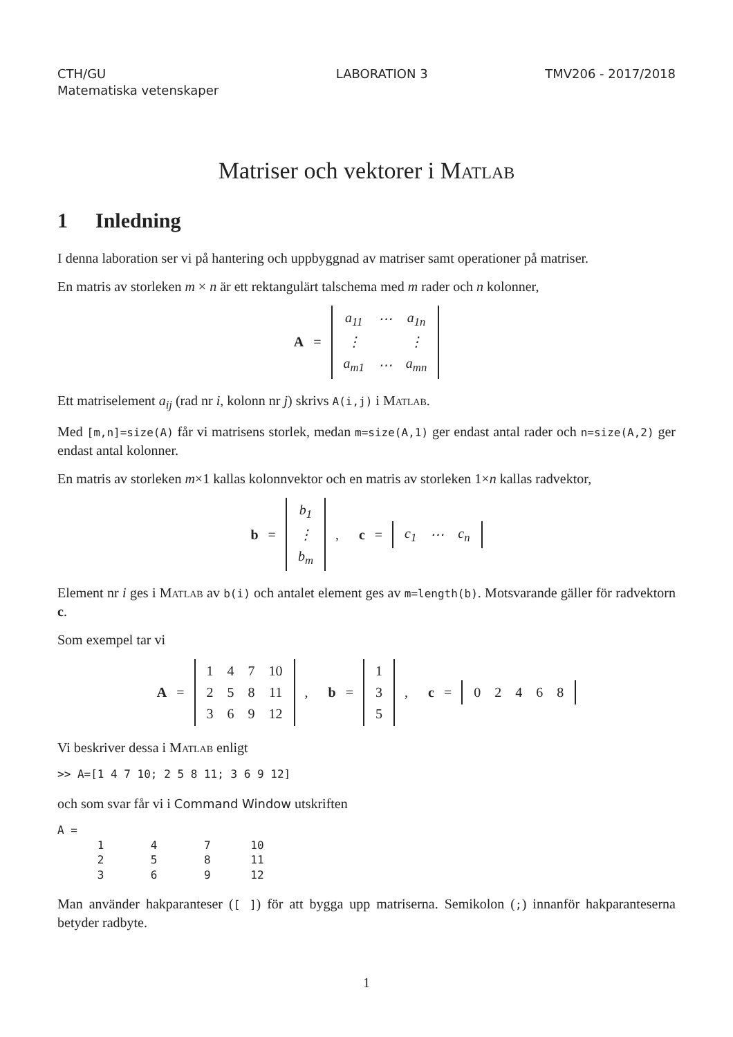CTH/GU
Matematiska vetenskaper
LABORATION 3 TMV206 - 2017/2018
Matriser och vektorer i Matlab
1 Inledning
I denna laboration ser vi på hantering och uppbyggnad av matriser samt operationer på matriser.
En matris av storleken m × n är ett rektangulärt talschema med m rader och n kolonner,
A =
| a<sub>11</sub> | ⋯ | a<sub>1n</sub> |
| ⋮ | | ⋮ |
| a<sub>m1</sub> | ⋯ | a<sub>mn</sub> |
Ett matriselement a<sub>ij</sub> (rad nr i, kolonn nr j) skrivs A(i,j) i Matlab.
Med [m,n]=size(A) får vi matrisens storlek, medan m=size(A,1) ger endast antal rader och n=size(A,2) ger endast antal kolonner.
En matris av storleken m×1 kallas kolonnvektor och en matris av storleken 1×n kallas radvektor,
b =
| b<sub>1</sub> |
| ⋮ |
| b<sub>m</sub> |
, c =
| c<sub>1</sub> | ⋯ | c<sub>n</sub> |
Element nr i ges i Matlab av b(i) och antalet element ges av m=length(b). Motsvarande gäller för radvektorn c.
Som exempel tar vi
A =
| 1 | 4 | 7 | 10 |
| 2 | 5 | 8 | 11 |
| 3 | 6 | 9 | 12 |
, b =
| 1 |
| 3 |
| 5 |
, c =
| 0 | 2 | 4 | 6 | 8 |
Vi beskriver dessa i Matlab enligt
>> A=[1 4 7 10; 2 5 8 11; 3 6 9 12]
och som svar får vi i Command Window utskriften
A =
      1       4       7      10
      2       5       8      11
      3       6       9      12
Man använder hakparanteser ([ ]) för att bygga upp matriserna. Semikolon (;) innanför hakparanteserna betyder radbyte.
1